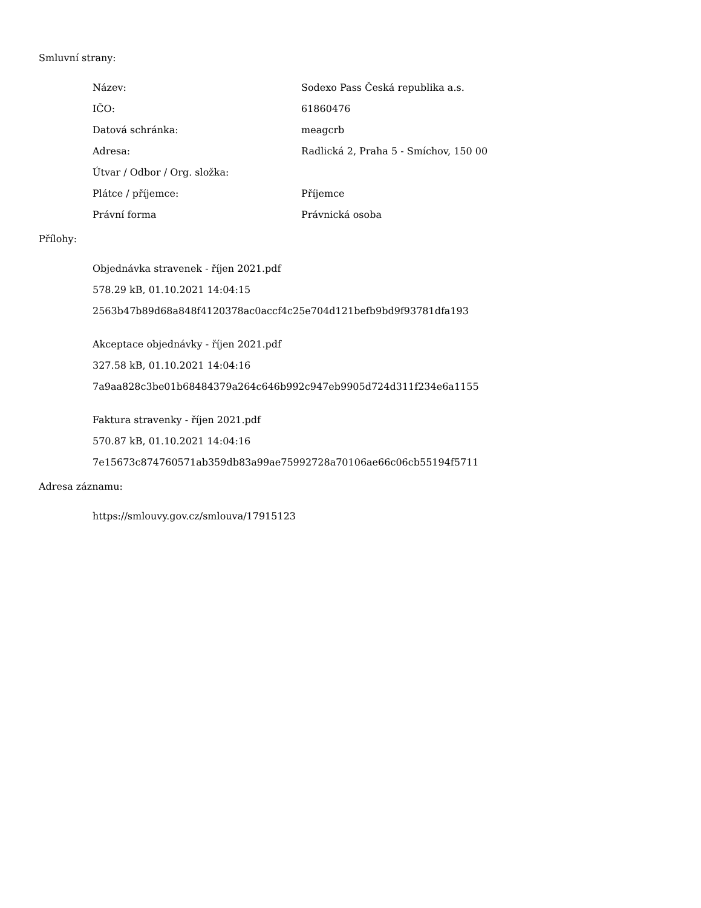Smluvní strany:
| Název: | Sodexo Pass Česká republika a.s. |
| IČO: | 61860476 |
| Datová schránka: | meagcrb |
| Adresa: | Radlická 2, Praha 5 - Smíchov, 150 00 |
| Útvar / Odbor / Org. složka: | |
| Plátce / příjemce: | Příjemce |
| Právní forma | Právnická osoba |
Přílohy:
Objednávka stravenek - říjen 2021.pdf
578.29 kB, 01.10.2021 14:04:15
2563b47b89d68a848f4120378ac0accf4c25e704d121befb9bd9f93781dfa193
Akceptace objednávky - říjen 2021.pdf
327.58 kB, 01.10.2021 14:04:16
7a9aa828c3be01b68484379a264c646b992c947eb9905d724d311f234e6a1155
Faktura stravenky - říjen 2021.pdf
570.87 kB, 01.10.2021 14:04:16
7e15673c874760571ab359db83a99ae75992728a70106ae66c06cb55194f5711
Adresa záznamu:
https://smlouvy.gov.cz/smlouva/17915123